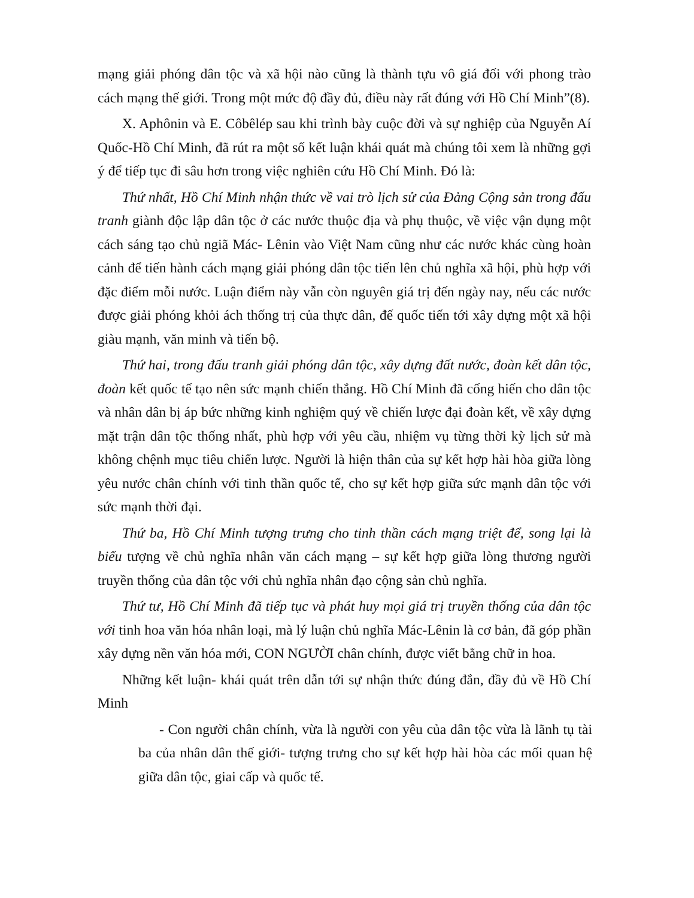mạng giải phóng dân tộc và xã hội nào cũng là thành tựu vô giá đối với phong trào cách mạng thế giới. Trong một mức độ đầy đủ, điều này rất đúng với Hồ Chí Minh”(8).
X. Aphônin và E. Côbêlép sau khi trình bày cuộc đời và sự nghiệp của Nguyễn Aí Quốc-Hồ Chí Minh, đã rút ra một số kết luận khái quát mà chúng tôi xem là những gợi ý để tiếp tục đi sâu hơn trong việc nghiên cứu Hồ Chí Minh. Đó là:
Thứ nhất, Hồ Chí Minh nhận thức về vai trò lịch sử của Đảng Cộng sản trong đấu tranh giành độc lập dân tộc ở các nước thuộc địa và phụ thuộc, về việc vận dụng một cách sáng tạo chủ ngiã Mác- Lênin vào Việt Nam cũng như các nước khác cùng hoàn cảnh để tiến hành cách mạng giải phóng dân tộc tiến lên chủ nghĩa xã hội, phù hợp với đặc điểm mỗi nước. Luận điểm này vẫn còn nguyên giá trị đến ngày nay, nếu các nước được giải phóng khỏi ách thống trị của thực dân, đế quốc tiến tới xây dựng một xã hội giàu mạnh, văn minh và tiến bộ.
Thứ hai, trong đấu tranh giải phóng dân tộc, xây dựng đất nước, đoàn kết dân tộc, đoàn kết quốc tế tạo nên sức mạnh chiến thắng. Hồ Chí Minh đã cống hiến cho dân tộc và nhân dân bị áp bức những kinh nghiệm quý về chiến lược đại đoàn kết, về xây dựng mặt trận dân tộc thống nhất, phù hợp với yêu cầu, nhiệm vụ từng thời kỳ lịch sử mà không chệnh mục tiêu chiến lược. Người là hiện thân của sự kết hợp hài hòa giữa lòng yêu nước chân chính với tinh thần quốc tế, cho sự kết hợp giữa sức mạnh dân tộc với sức mạnh thời đại.
Thứ ba, Hồ Chí Minh tượng trưng cho tinh thần cách mạng triệt để, song lại là biểu tượng về chủ nghĩa nhân văn cách mạng – sự kết hợp giữa lòng thương người truyền thống của dân tộc với chủ nghĩa nhân đạo cộng sản chủ nghĩa.
Thứ tư, Hồ Chí Minh đã tiếp tục và phát huy mọi giá trị truyền thống của dân tộc với tinh hoa văn hóa nhân loại, mà lý luận chủ nghĩa Mác-Lênin là cơ bản, đã góp phần xây dựng nền văn hóa mới, CON NGƯỜI chân chính, được viết bằng chữ in hoa.
Những kết luận- khái quát trên dẫn tới sự nhận thức đúng đắn, đầy đủ về Hồ Chí Minh
- Con người chân chính, vừa là người con yêu của dân tộc vừa là lãnh tụ tài ba của nhân dân thế giới- tượng trưng cho sự kết hợp hài hòa các mối quan hệ giữa dân tộc, giai cấp và quốc tế.